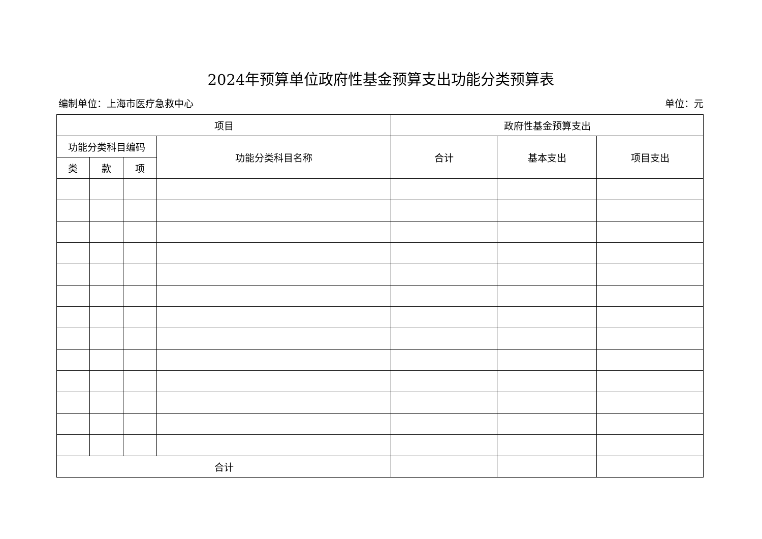2024年预算单位政府性基金预算支出功能分类预算表
编制单位：上海市医疗急救中心 单位：元
| 项目 | | | | 政府性基金预算支出 | | |
| --- | --- | --- | --- | --- | --- | --- |
| 功能分类科目编码 | | | 功能分类科目名称 | 合计 | 基本支出 | 项目支出 |
| 类 | 款 | 项 | | | | |
| 合计 | | | | | | |